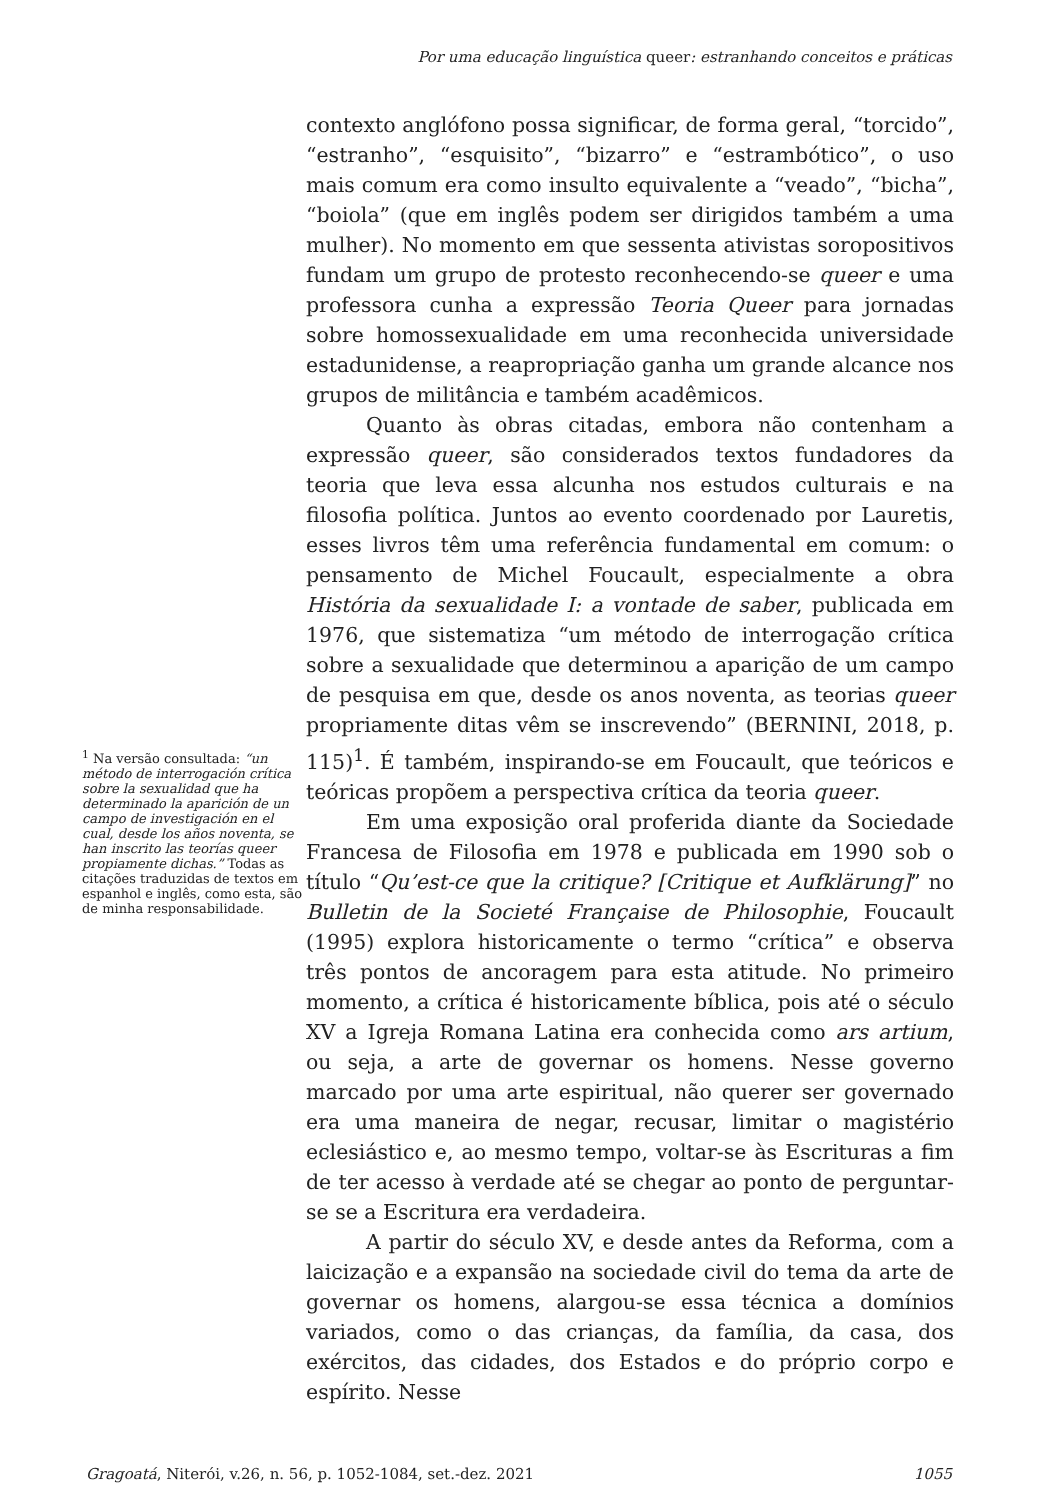Por uma educação linguística queer: estranhando conceitos e práticas
<sup>1</sup> Na versão consultada: “un método de interrogación crítica sobre la sexualidad que ha determinado la aparición de un campo de investigación en el cual, desde los años noventa, se han inscrito las teorías queer propiamente dichas.” Todas as citações traduzidas de textos em espanhol e inglês, como esta, são de minha responsabilidade.
contexto anglófono possa significar, de forma geral, “torcido”, “estranho”, “esquisito”, “bizarro” e “estrambótico”, o uso mais comum era como insulto equivalente a “veado”, “bicha”, “boiola” (que em inglês podem ser dirigidos também a uma mulher). No momento em que sessenta ativistas soropositivos fundam um grupo de protesto reconhecendo-se queer e uma professora cunha a expressão Teoria Queer para jornadas sobre homossexualidade em uma reconhecida universidade estadunidense, a reapropriação ganha um grande alcance nos grupos de militância e também acadêmicos.
Quanto às obras citadas, embora não contenham a expressão queer, são considerados textos fundadores da teoria que leva essa alcunha nos estudos culturais e na filosofia política. Juntos ao evento coordenado por Lauretis, esses livros têm uma referência fundamental em comum: o pensamento de Michel Foucault, especialmente a obra História da sexualidade I: a vontade de saber, publicada em 1976, que sistematiza “um método de interrogação crítica sobre a sexualidade que determinou a aparição de um campo de pesquisa em que, desde os anos noventa, as teorias queer propriamente ditas vêm se inscrevendo” (BERNINI, 2018, p. 115)<sup>1</sup>. É também, inspirando-se em Foucault, que teóricos e teóricas propõem a perspectiva crítica da teoria queer.
Em uma exposição oral proferida diante da Sociedade Francesa de Filosofia em 1978 e publicada em 1990 sob o título “Qu’est-ce que la critique? [Critique et Aufklärung]” no Bulletin de la Societé Française de Philosophie, Foucault (1995) explora historicamente o termo “crítica” e observa três pontos de ancoragem para esta atitude. No primeiro momento, a crítica é historicamente bíblica, pois até o século XV a Igreja Romana Latina era conhecida como ars artium, ou seja, a arte de governar os homens. Nesse governo marcado por uma arte espiritual, não querer ser governado era uma maneira de negar, recusar, limitar o magistério eclesiástico e, ao mesmo tempo, voltar-se às Escrituras a fim de ter acesso à verdade até se chegar ao ponto de perguntar-se se a Escritura era verdadeira.
A partir do século XV, e desde antes da Reforma, com a laicização e a expansão na sociedade civil do tema da arte de governar os homens, alargou-se essa técnica a domínios variados, como o das crianças, da família, da casa, dos exércitos, das cidades, dos Estados e do próprio corpo e espírito. Nesse
Gragoatá, Niterói, v.26, n. 56, p. 1052-1084, set.-dez. 2021 1055